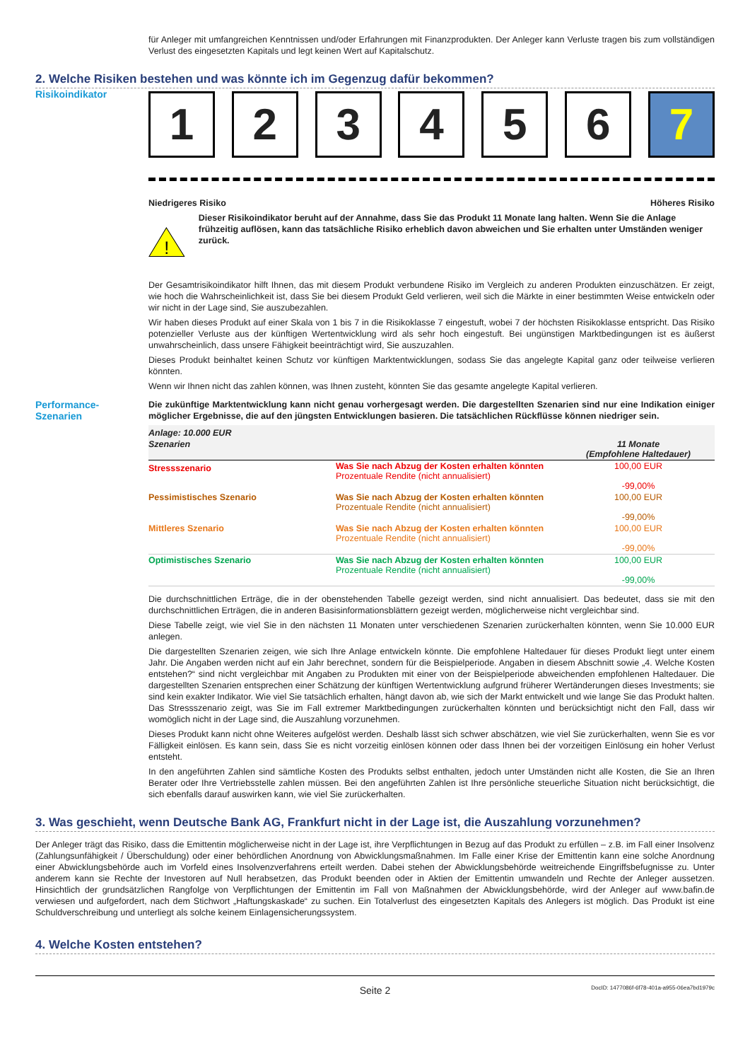für Anleger mit umfangreichen Kenntnissen und/oder Erfahrungen mit Finanzprodukten. Der Anleger kann Verluste tragen bis zum vollständigen Verlust des eingesetzten Kapitals und legt keinen Wert auf Kapitalschutz.
2. Welche Risiken bestehen und was könnte ich im Gegenzug dafür bekommen?
Risikoindikator
1 2 3 4 5 6 7
Niedrigeres Risiko Höheres Risiko
!
Dieser Risikoindikator beruht auf der Annahme, dass Sie das Produkt 11 Monate lang halten. Wenn Sie die Anlage frühzeitig auflösen, kann das tatsächliche Risiko erheblich davon abweichen und Sie erhalten unter Umständen weniger zurück.
Der Gesamtrisikoindikator hilft Ihnen, das mit diesem Produkt verbundene Risiko im Vergleich zu anderen Produkten einzuschätzen. Er zeigt, wie hoch die Wahrscheinlichkeit ist, dass Sie bei diesem Produkt Geld verlieren, weil sich die Märkte in einer bestimmten Weise entwickeln oder wir nicht in der Lage sind, Sie auszubezahlen.
Wir haben dieses Produkt auf einer Skala von 1 bis 7 in die Risikoklasse 7 eingestuft, wobei 7 der höchsten Risikoklasse entspricht. Das Risiko potenzieller Verluste aus der künftigen Wertentwicklung wird als sehr hoch eingestuft. Bei ungünstigen Marktbedingungen ist es äußerst unwahrscheinlich, dass unsere Fähigkeit beeinträchtigt wird, Sie auszuzahlen.
Dieses Produkt beinhaltet keinen Schutz vor künftigen Marktentwicklungen, sodass Sie das angelegte Kapital ganz oder teilweise verlieren könnten.
Wenn wir Ihnen nicht das zahlen können, was Ihnen zusteht, könnten Sie das gesamte angelegte Kapital verlieren.
Performance-
Szenarien
Die zukünftige Marktentwicklung kann nicht genau vorhergesagt werden. Die dargestellten Szenarien sind nur eine Indikation einiger möglicher Ergebnisse, die auf den jüngsten Entwicklungen basieren. Die tatsächlichen Rückflüsse können niedriger sein.
| Anlage: 10.000 EUR | | |
| --- | --- | --- |
| Szenarien | | 11 Monate (Empfohlene Haltedauer) |
| Stressszenario | Was Sie nach Abzug der Kosten erhalten könnten Prozentuale Rendite (nicht annualisiert) | 100,00 EUR -99,00% |
| Pessimistisches Szenario | Was Sie nach Abzug der Kosten erhalten könnten Prozentuale Rendite (nicht annualisiert) | 100,00 EUR -99,00% |
| Mittleres Szenario | Was Sie nach Abzug der Kosten erhalten könnten Prozentuale Rendite (nicht annualisiert) | 100,00 EUR -99,00% |
| Optimistisches Szenario | Was Sie nach Abzug der Kosten erhalten könnten Prozentuale Rendite (nicht annualisiert) | 100,00 EUR -99,00% |
Die durchschnittlichen Erträge, die in der obenstehenden Tabelle gezeigt werden, sind nicht annualisiert. Das bedeutet, dass sie mit den durchschnittlichen Erträgen, die in anderen Basisinformationsblättern gezeigt werden, möglicherweise nicht vergleichbar sind.
Diese Tabelle zeigt, wie viel Sie in den nächsten 11 Monaten unter verschiedenen Szenarien zurückerhalten könnten, wenn Sie 10.000 EUR anlegen.
Die dargestellten Szenarien zeigen, wie sich Ihre Anlage entwickeln könnte. Die empfohlene Haltedauer für dieses Produkt liegt unter einem Jahr. Die Angaben werden nicht auf ein Jahr berechnet, sondern für die Beispielperiode. Angaben in diesem Abschnitt sowie „4. Welche Kosten entstehen?“ sind nicht vergleichbar mit Angaben zu Produkten mit einer von der Beispielperiode abweichenden empfohlenen Haltedauer. Die dargestellten Szenarien entsprechen einer Schätzung der künftigen Wertentwicklung aufgrund früherer Wertänderungen dieses Investments; sie sind kein exakter Indikator. Wie viel Sie tatsächlich erhalten, hängt davon ab, wie sich der Markt entwickelt und wie lange Sie das Produkt halten. Das Stressszenario zeigt, was Sie im Fall extremer Marktbedingungen zurückerhalten könnten und berücksichtigt nicht den Fall, dass wir womöglich nicht in der Lage sind, die Auszahlung vorzunehmen.
Dieses Produkt kann nicht ohne Weiteres aufgelöst werden. Deshalb lässt sich schwer abschätzen, wie viel Sie zurückerhalten, wenn Sie es vor Fälligkeit einlösen. Es kann sein, dass Sie es nicht vorzeitig einlösen können oder dass Ihnen bei der vorzeitigen Einlösung ein hoher Verlust entsteht.
In den angeführten Zahlen sind sämtliche Kosten des Produkts selbst enthalten, jedoch unter Umständen nicht alle Kosten, die Sie an Ihren Berater oder Ihre Vertriebsstelle zahlen müssen. Bei den angeführten Zahlen ist Ihre persönliche steuerliche Situation nicht berücksichtigt, die sich ebenfalls darauf auswirken kann, wie viel Sie zurückerhalten.
3. Was geschieht, wenn Deutsche Bank AG, Frankfurt nicht in der Lage ist, die Auszahlung vorzunehmen?
Der Anleger trägt das Risiko, dass die Emittentin möglicherweise nicht in der Lage ist, ihre Verpflichtungen in Bezug auf das Produkt zu erfüllen – z.B. im Fall einer Insolvenz (Zahlungsunfähigkeit / Überschuldung) oder einer behördlichen Anordnung von Abwicklungsmaßnahmen. Im Falle einer Krise der Emittentin kann eine solche Anordnung einer Abwicklungsbehörde auch im Vorfeld eines Insolvenzverfahrens erteilt werden. Dabei stehen der Abwicklungsbehörde weitreichende Eingriffsbefugnisse zu. Unter anderem kann sie Rechte der Investoren auf Null herabsetzen, das Produkt beenden oder in Aktien der Emittentin umwandeln und Rechte der Anleger aussetzen. Hinsichtlich der grundsätzlichen Rangfolge von Verpflichtungen der Emittentin im Fall von Maßnahmen der Abwicklungsbehörde, wird der Anleger auf www.bafin.de verwiesen und aufgefordert, nach dem Stichwort „Haftungskaskade“ zu suchen. Ein Totalverlust des eingesetzten Kapitals des Anlegers ist möglich. Das Produkt ist eine Schuldverschreibung und unterliegt als solche keinem Einlagensicherungssystem.
4. Welche Kosten entstehen?
Seite 2 DocID: 1477086f-6f78-401a-a955-06ea7bd1979c